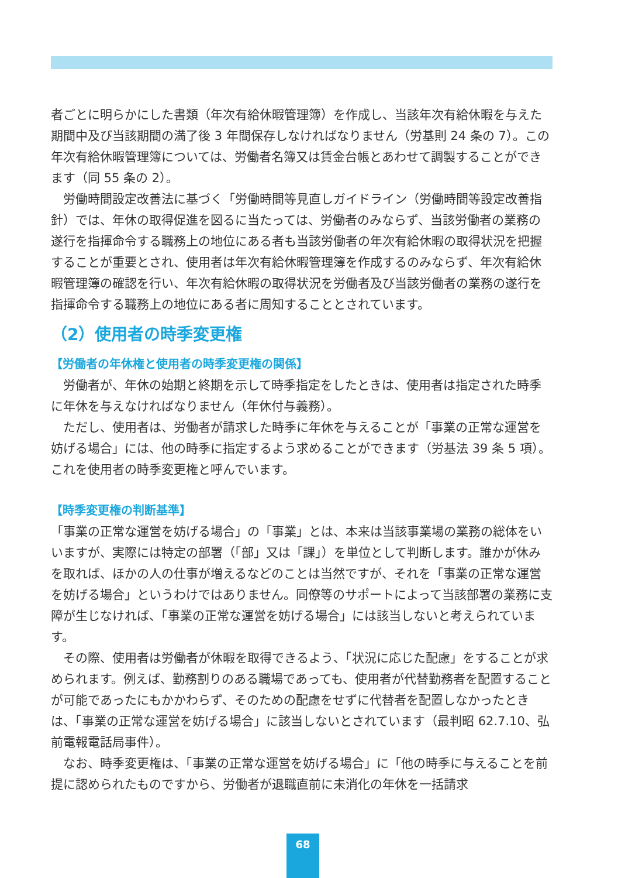者ごとに明らかにした書類（年次有給休暇管理簿）を作成し、当該年次有給休暇を与えた期間中及び当該期間の満了後 3 年間保存しなければなりません（労基則 24 条の 7）。この年次有給休暇管理簿については、労働者名簿又は賃金台帳とあわせて調製することができます（同 55 条の 2）。
労働時間設定改善法に基づく「労働時間等見直しガイドライン（労働時間等設定改善指針）では、年休の取得促進を図るに当たっては、労働者のみならず、当該労働者の業務の遂行を指揮命令する職務上の地位にある者も当該労働者の年次有給休暇の取得状況を把握することが重要とされ、使用者は年次有給休暇管理簿を作成するのみならず、年次有給休暇管理簿の確認を行い、年次有給休暇の取得状況を労働者及び当該労働者の業務の遂行を指揮命令する職務上の地位にある者に周知することとされています。
（2）使用者の時季変更権
【労働者の年休権と使用者の時季変更権の関係】
労働者が、年休の始期と終期を示して時季指定をしたときは、使用者は指定された時季に年休を与えなければなりません（年休付与義務）。
ただし、使用者は、労働者が請求した時季に年休を与えることが「事業の正常な運営を妨げる場合」には、他の時季に指定するよう求めることができます（労基法 39 条 5 項）。これを使用者の時季変更権と呼んでいます。
【時季変更権の判断基準】
「事業の正常な運営を妨げる場合」の「事業」とは、本来は当該事業場の業務の総体をいいますが、実際には特定の部署（「部」又は「課」）を単位として判断します。誰かが休みを取れば、ほかの人の仕事が増えるなどのことは当然ですが、それを「事業の正常な運営を妨げる場合」というわけではありません。同僚等のサポートによって当該部署の業務に支障が生じなければ、「事業の正常な運営を妨げる場合」には該当しないと考えられています。
その際、使用者は労働者が休暇を取得できるよう、「状況に応じた配慮」をすることが求められます。例えば、勤務割りのある職場であっても、使用者が代替勤務者を配置することが可能であったにもかかわらず、そのための配慮をせずに代替者を配置しなかったときは、「事業の正常な運営を妨げる場合」に該当しないとされています（最判昭 62.7.10、弘前電報電話局事件）。
なお、時季変更権は、「事業の正常な運営を妨げる場合」に「他の時季に与えることを前提に認められたものですから、労働者が退職直前に未消化の年休を一括請求
68